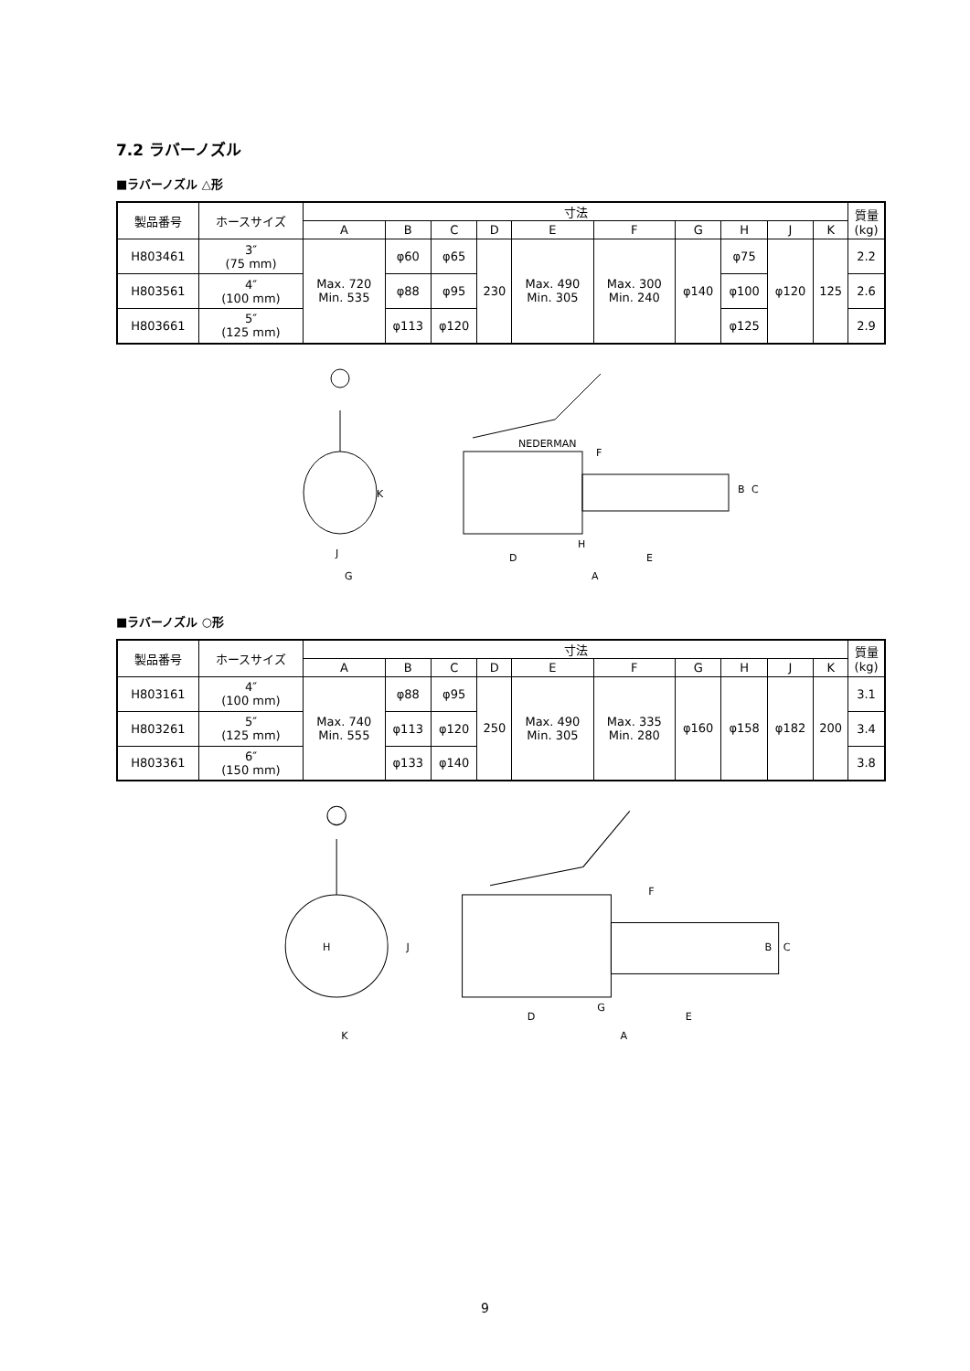7.2 ラバーノズル
■ラバーノズル △形
| 製品番号 | ホースサイズ | 寸法 | | | | | | | | | | 質量 (kg) |
| --- | --- | --- | --- | --- | --- | --- | --- | --- | --- | --- | --- | --- |
| | | A | B | C | D | E | F | G | H | J | K | |
| H803461 | 3″ (75 mm) | Max. 720 Min. 535 | φ60 | φ65 | 230 | Max. 490 Min. 305 | Max. 300 Min. 240 | φ140 | φ75 | φ120 | 125 | 2.2 |
| H803561 | 4″ (100 mm) | | φ88 | φ95 | | | | | φ100 | | | 2.6 |
| H803661 | 5″ (125 mm) | | φ113 | φ120 | | | | | φ125 | | | 2.9 |
G
J
K
NEDERMAN
D
E
A
H
F
B
C
■ラバーノズル ○形
| 製品番号 | ホースサイズ | 寸法 | | | | | | | | | | 質量 (kg) |
| --- | --- | --- | --- | --- | --- | --- | --- | --- | --- | --- | --- | --- |
| | | A | B | C | D | E | F | G | H | J | K | |
| H803161 | 4″ (100 mm) | Max. 740 Min. 555 | φ88 | φ95 | 250 | Max. 490 Min. 305 | Max. 335 Min. 280 | φ160 | φ158 | φ182 | 200 | 3.1 |
| H803261 | 5″ (125 mm) | | φ113 | φ120 | | | | | | | | 3.4 |
| H803361 | 6″ (150 mm) | | φ133 | φ140 | | | | | | | | 3.8 |
K
H
J
D
E
A
G
F
B
C
9